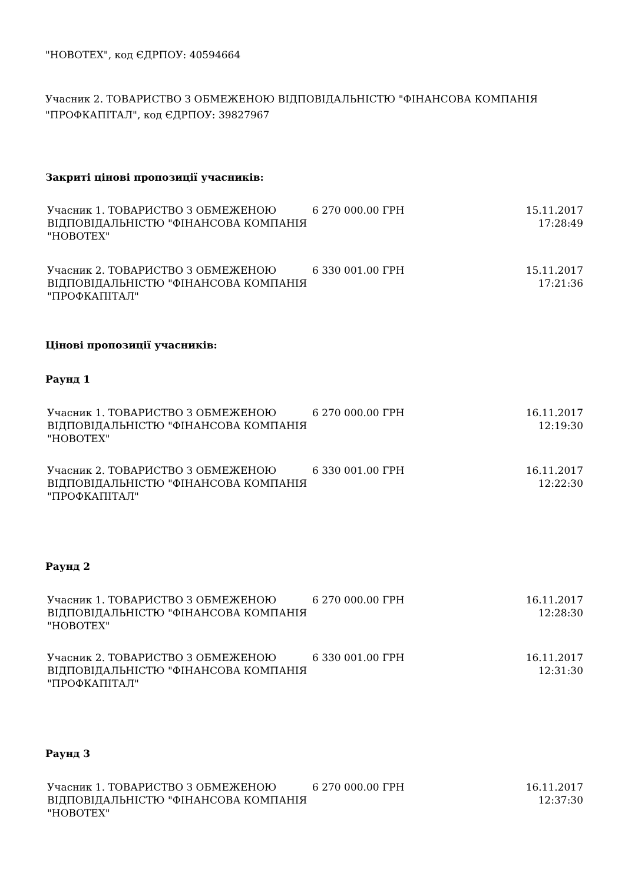"НОВОТЕХ", код ЄДРПОУ: 40594664
Учасник 2. ТОВАРИСТВО З ОБМЕЖЕНОЮ ВІДПОВІДАЛЬНІСТЮ "ФІНАНСОВА КОМПАНІЯ "ПРОФКАПІТАЛ", код ЄДРПОУ: 39827967
Закриті цінові пропозиції учасників:
| Учасник 1. ТОВАРИСТВО З ОБМЕЖЕНОЮ ВІДПОВІДАЛЬНІСТЮ "ФІНАНСОВА КОМПАНІЯ "НОВОТЕХ" | 6 270 000.00 ГРН | 15.11.2017 17:28:49 |
| Учасник 2. ТОВАРИСТВО З ОБМЕЖЕНОЮ ВІДПОВІДАЛЬНІСТЮ "ФІНАНСОВА КОМПАНІЯ "ПРОФКАПІТАЛ" | 6 330 001.00 ГРН | 15.11.2017 17:21:36 |
Цінові пропозиції учасників:
Раунд 1
| Учасник 1. ТОВАРИСТВО З ОБМЕЖЕНОЮ ВІДПОВІДАЛЬНІСТЮ "ФІНАНСОВА КОМПАНІЯ "НОВОТЕХ" | 6 270 000.00 ГРН | 16.11.2017 12:19:30 |
| Учасник 2. ТОВАРИСТВО З ОБМЕЖЕНОЮ ВІДПОВІДАЛЬНІСТЮ "ФІНАНСОВА КОМПАНІЯ "ПРОФКАПІТАЛ" | 6 330 001.00 ГРН | 16.11.2017 12:22:30 |
Раунд 2
| Учасник 1. ТОВАРИСТВО З ОБМЕЖЕНОЮ ВІДПОВІДАЛЬНІСТЮ "ФІНАНСОВА КОМПАНІЯ "НОВОТЕХ" | 6 270 000.00 ГРН | 16.11.2017 12:28:30 |
| Учасник 2. ТОВАРИСТВО З ОБМЕЖЕНОЮ ВІДПОВІДАЛЬНІСТЮ "ФІНАНСОВА КОМПАНІЯ "ПРОФКАПІТАЛ" | 6 330 001.00 ГРН | 16.11.2017 12:31:30 |
Раунд 3
| Учасник 1. ТОВАРИСТВО З ОБМЕЖЕНОЮ ВІДПОВІДАЛЬНІСТЮ "ФІНАНСОВА КОМПАНІЯ "НОВОТЕХ" | 6 270 000.00 ГРН | 16.11.2017 12:37:30 |